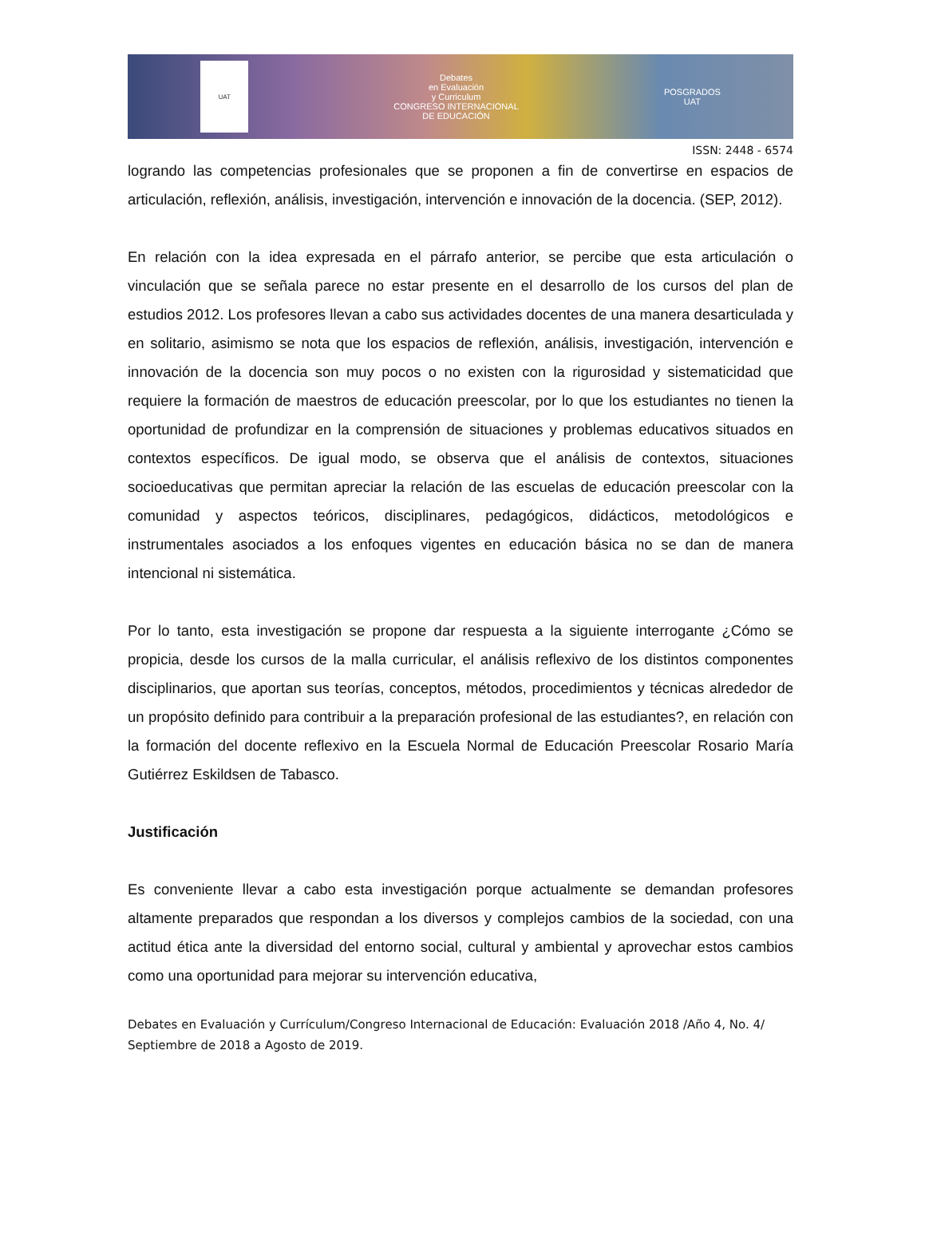UAT
Debates
en Evaluación
y Curriculum
CONGRESO INTERNACIONAL
DE EDUCACIÓN
POSGRADOS
UAT
ISSN: 2448 - 6574
logrando las competencias profesionales que se proponen a fin de convertirse en espacios de articulación, reflexión, análisis, investigación, intervención e innovación de la docencia. (SEP, 2012).
En relación con la idea expresada en el párrafo anterior, se percibe que esta articulación o vinculación que se señala parece no estar presente en el desarrollo de los cursos del plan de estudios 2012. Los profesores llevan a cabo sus actividades docentes de una manera desarticulada y en solitario, asimismo se nota que los espacios de reflexión, análisis, investigación, intervención e innovación de la docencia son muy pocos o no existen con la rigurosidad y sistematicidad que requiere la formación de maestros de educación preescolar, por lo que los estudiantes no tienen la oportunidad de profundizar en la comprensión de situaciones y problemas educativos situados en contextos específicos. De igual modo, se observa que el análisis de contextos, situaciones socioeducativas que permitan apreciar la relación de las escuelas de educación preescolar con la comunidad y aspectos teóricos, disciplinares, pedagógicos, didácticos, metodológicos e instrumentales asociados a los enfoques vigentes en educación básica no se dan de manera intencional ni sistemática.
Por lo tanto, esta investigación se propone dar respuesta a la siguiente interrogante ¿Cómo se propicia, desde los cursos de la malla curricular, el análisis reflexivo de los distintos componentes disciplinarios, que aportan sus teorías, conceptos, métodos, procedimientos y técnicas alrededor de un propósito definido para contribuir a la preparación profesional de las estudiantes?, en relación con la formación del docente reflexivo en la Escuela Normal de Educación Preescolar Rosario María Gutiérrez Eskildsen de Tabasco.
Justificación
Es conveniente llevar a cabo esta investigación porque actualmente se demandan profesores altamente preparados que respondan a los diversos y complejos cambios de la sociedad, con una actitud ética ante la diversidad del entorno social, cultural y ambiental y aprovechar estos cambios como una oportunidad para mejorar su intervención educativa,
Debates en Evaluación y Currículum/Congreso Internacional de Educación: Evaluación 2018 /Año 4, No. 4/ Septiembre de 2018 a Agosto de 2019.